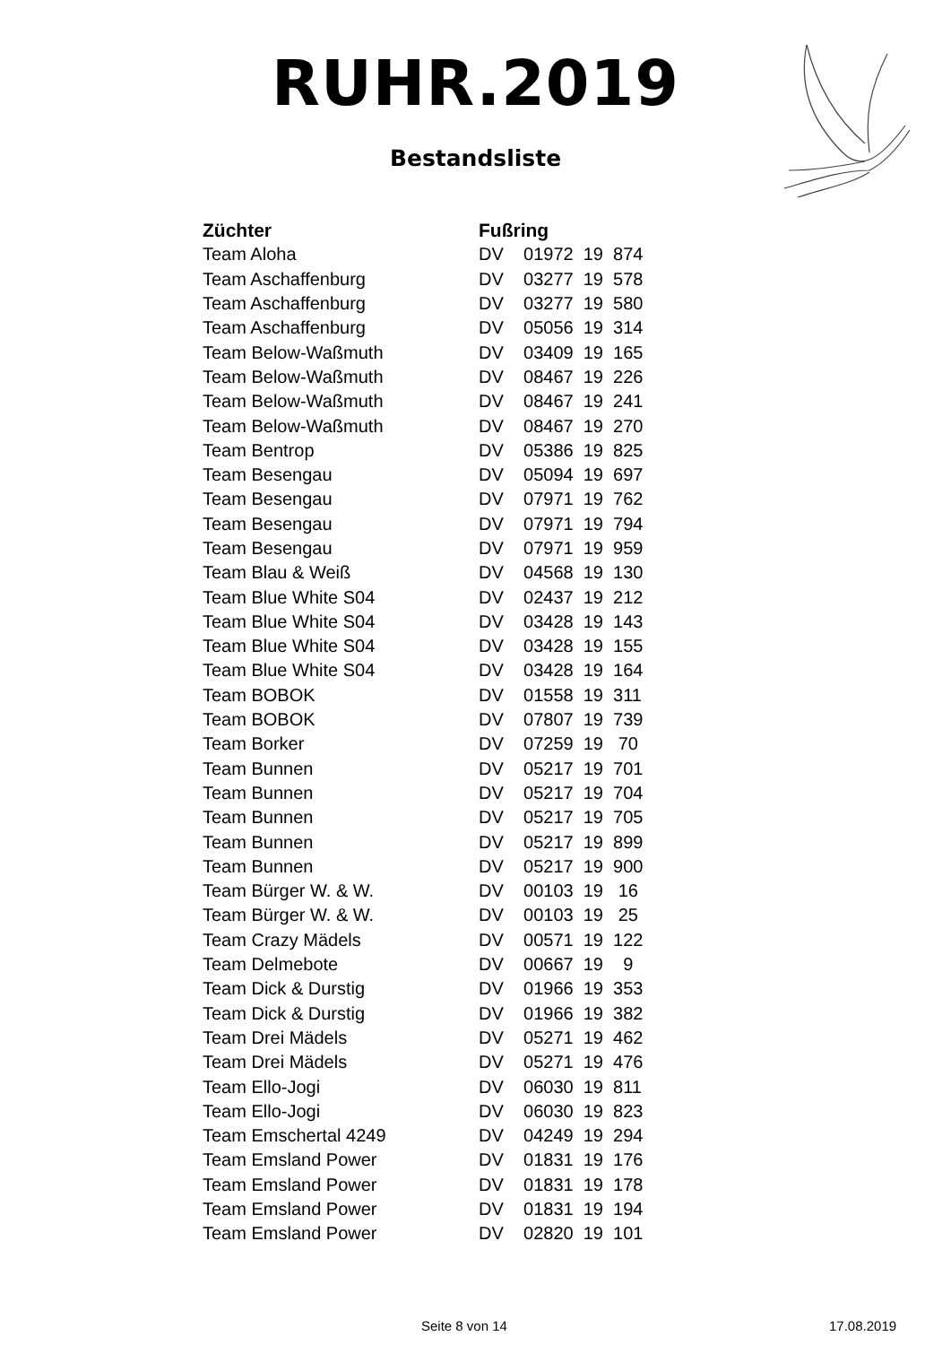RUHR.2019
Bestandsliste
| Züchter | Fußring |
| --- | --- |
| Team Aloha | DV 01972 19 874 |
| Team Aschaffenburg | DV 03277 19 578 |
| Team Aschaffenburg | DV 03277 19 580 |
| Team Aschaffenburg | DV 05056 19 314 |
| Team Below-Waßmuth | DV 03409 19 165 |
| Team Below-Waßmuth | DV 08467 19 226 |
| Team Below-Waßmuth | DV 08467 19 241 |
| Team Below-Waßmuth | DV 08467 19 270 |
| Team Bentrop | DV 05386 19 825 |
| Team Besengau | DV 05094 19 697 |
| Team Besengau | DV 07971 19 762 |
| Team Besengau | DV 07971 19 794 |
| Team Besengau | DV 07971 19 959 |
| Team Blau & Weiß | DV 04568 19 130 |
| Team Blue White S04 | DV 02437 19 212 |
| Team Blue White S04 | DV 03428 19 143 |
| Team Blue White S04 | DV 03428 19 155 |
| Team Blue White S04 | DV 03428 19 164 |
| Team BOBOK | DV 01558 19 311 |
| Team BOBOK | DV 07807 19 739 |
| Team Borker | DV 07259 19 70 |
| Team Bunnen | DV 05217 19 701 |
| Team Bunnen | DV 05217 19 704 |
| Team Bunnen | DV 05217 19 705 |
| Team Bunnen | DV 05217 19 899 |
| Team Bunnen | DV 05217 19 900 |
| Team Bürger W. & W. | DV 00103 19 16 |
| Team Bürger W. & W. | DV 00103 19 25 |
| Team Crazy Mädels | DV 00571 19 122 |
| Team Delmebote | DV 00667 19 9 |
| Team Dick & Durstig | DV 01966 19 353 |
| Team Dick & Durstig | DV 01966 19 382 |
| Team Drei Mädels | DV 05271 19 462 |
| Team Drei Mädels | DV 05271 19 476 |
| Team Ello-Jogi | DV 06030 19 811 |
| Team Ello-Jogi | DV 06030 19 823 |
| Team Emschertal 4249 | DV 04249 19 294 |
| Team Emsland Power | DV 01831 19 176 |
| Team Emsland Power | DV 01831 19 178 |
| Team Emsland Power | DV 01831 19 194 |
| Team Emsland Power | DV 02820 19 101 |
Seite 8 von 14 17.08.2019